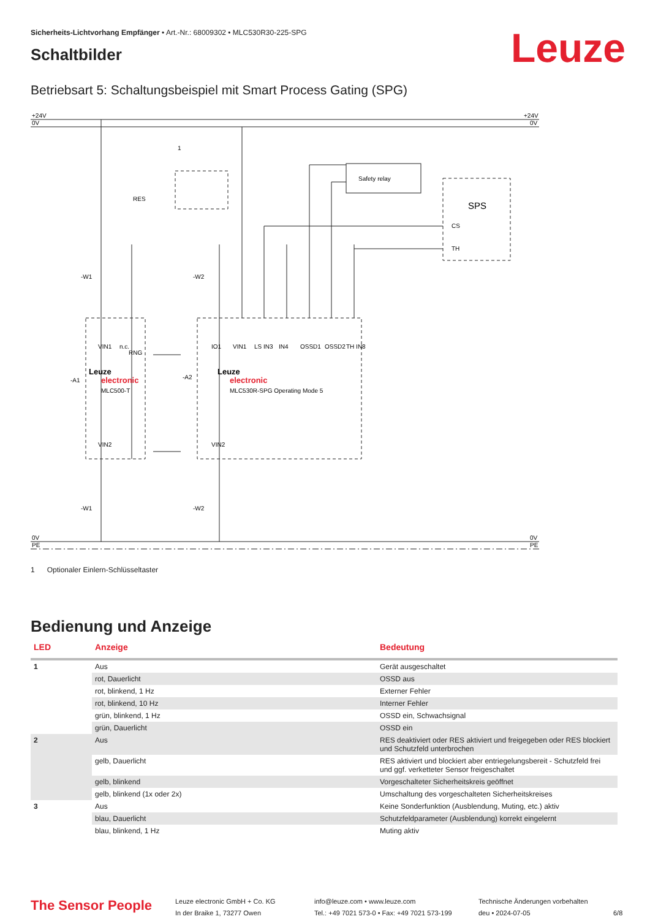Sicherheits-Lichtvorhang Empfänger • Art.-Nr.: 68009302 • MLC530R30-225-SPG
Leuze
Schaltbilder
Betriebsart 5: Schaltungsbeispiel mit Smart Process Gating (SPG)
+24V
0V
+24V
0V
0V
PE
0V
PE
1
RES
Safety relay
SPS
CS
TH
-W1
-W2
-A1
-A2
Leuze
electronic
MLC500-T
Leuze
electronic
MLC530R-SPG Operating Mode 5
VIN1
n.c.
RNG
IO1
VIN1
LS IN3
IN4
OSSD1
OSSD2
TH IN8
VIN2
VIN2
-W1
-W2
1 Optionaler Einlern-Schlüsseltaster
Bedienung und Anzeige
| LED | Anzeige | Bedeutung |
| --- | --- | --- |
| 1 | Aus | Gerät ausgeschaltet |
| | rot, Dauerlicht | OSSD aus |
| | rot, blinkend, 1 Hz | Externer Fehler |
| | rot, blinkend, 10 Hz | Interner Fehler |
| | grün, blinkend, 1 Hz | OSSD ein, Schwachsignal |
| | grün, Dauerlicht | OSSD ein |
| 2 | Aus | RES deaktiviert oder RES aktiviert und freigegeben oder RES blockiert und Schutzfeld unterbrochen |
| | gelb, Dauerlicht | RES aktiviert und blockiert aber entriegelungsbereit - Schutzfeld frei und ggf. verketteter Sensor freigeschaltet |
| | gelb, blinkend | Vorgeschalteter Sicherheitskreis geöffnet |
| | gelb, blinkend (1x oder 2x) | Umschaltung des vorgeschalteten Sicherheitskreises |
| 3 | Aus | Keine Sonderfunktion (Ausblendung, Muting, etc.) aktiv |
| | blau, Dauerlicht | Schutzfeldparameter (Ausblendung) korrekt eingelernt |
| | blau, blinkend, 1 Hz | Muting aktiv |
The Sensor People
Leuze electronic GmbH + Co. KG
In der Braike 1, 73277 Owen
info@leuze.com • www.leuze.com
Tel.: +49 7021 573-0 • Fax: +49 7021 573-199
Technische Änderungen vorbehalten
deu • 2024-07-05
6/8